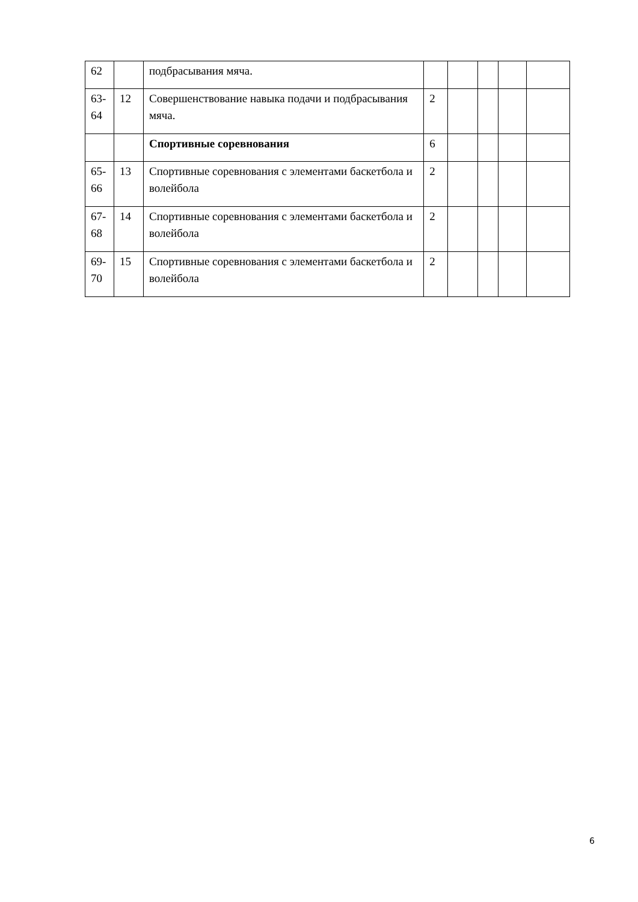| 62 | | подбрасывания мяча. | | | | | |
| 63- 64 | 12 | Совершенствование навыка подачи и подбрасывания мяча. | 2 | | | | |
| | | Спортивные соревнования | 6 | | | | |
| 65- 66 | 13 | Спортивные соревнования с элементами баскетбола и волейбола | 2 | | | | |
| 67- 68 | 14 | Спортивные соревнования с элементами баскетбола и волейбола | 2 | | | | |
| 69- 70 | 15 | Спортивные соревнования с элементами баскетбола и волейбола | 2 | | | | |
6